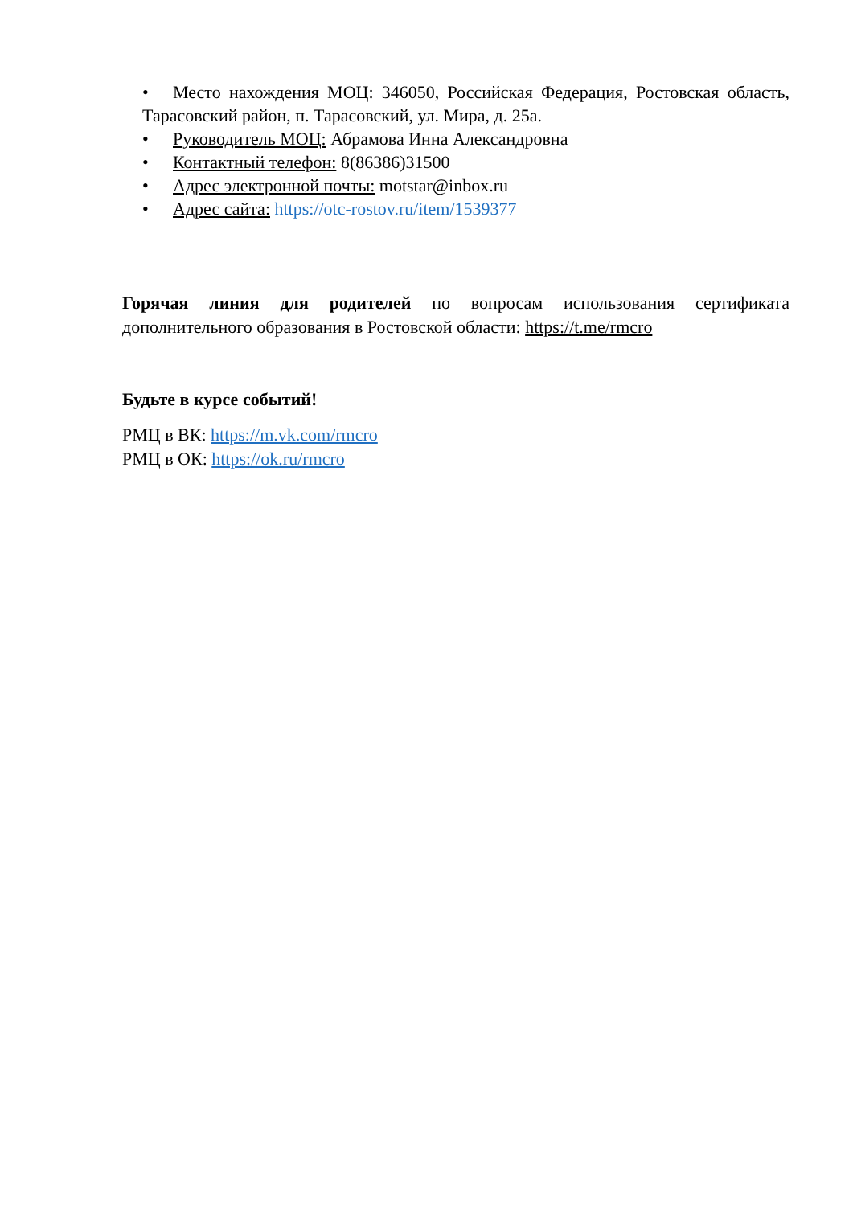• Место нахождения МОЦ: 346050, Российская Федерация, Ростовская область, Тарасовский район, п. Тарасовский, ул. Мира, д. 25а.
• Руководитель МОЦ: Абрамова Инна Александровна
• Контактный телефон: 8(86386)31500
• Адрес электронной почты: motstar@inbox.ru
• Адрес сайта: https://otc-rostov.ru/item/1539377
Горячая линия для родителей по вопросам использования сертификата дополнительного образования в Ростовской области: https://t.me/rmcro
Будьте в курсе событий!
РМЦ в ВК: https://m.vk.com/rmcro
РМЦ в ОК: https://ok.ru/rmcro